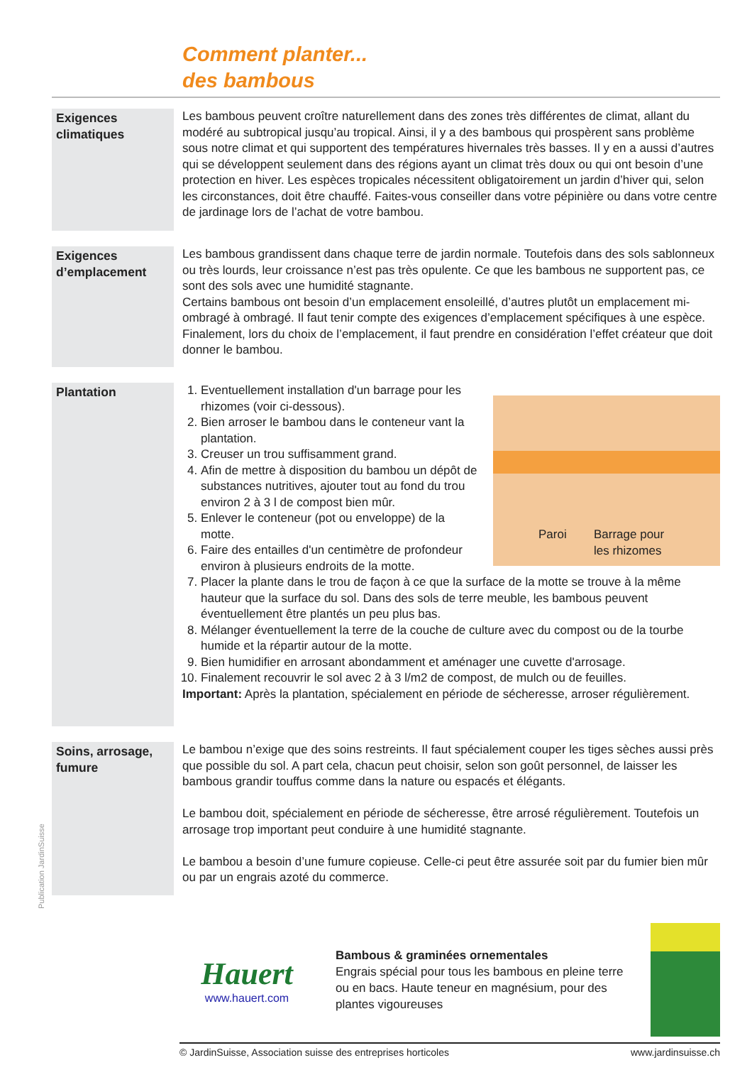Comment planter...
des bambous
Exigences climatiques
Les bambous peuvent croître naturellement dans des zones très différentes de climat, allant du modéré au subtropical jusqu’au tropical. Ainsi, il y a des bambous qui prospèrent sans problème sous notre climat et qui supportent des températures hivernales très basses. Il y en a aussi d’autres qui se développent seulement dans des régions ayant un climat très doux ou qui ont besoin d’une protection en hiver. Les espèces tropicales nécessitent obligatoirement un jardin d’hiver qui, selon les circonstances, doit être chauffé. Faites-vous conseiller dans votre pépinière ou dans votre centre de jardinage lors de l’achat de votre bambou.
Exigences d’emplacement
Les bambous grandissent dans chaque terre de jardin normale. Toutefois dans des sols sablonneux ou très lourds, leur croissance n’est pas très opulente. Ce que les bambous ne supportent pas, ce sont des sols avec une humidité stagnante.
Certains bambous ont besoin d’un emplacement ensoleillé, d’autres plutôt un emplacement mi-ombragé à ombragé. Il faut tenir compte des exigences d’emplacement spécifiques à une espèce.
Finalement, lors du choix de l’emplacement, il faut prendre en considération l’effet créateur que doit donner le bambou.
Plantation
Paroi
Barrage pour
les rhizomes
1. Eventuellement installation d'un barrage pour les rhizomes (voir ci-dessous).
2. Bien arroser le bambou dans le conteneur vant la plantation.
3. Creuser un trou suffisamment grand.
4. Afin de mettre à disposition du bambou un dépôt de substances nutritives, ajouter tout au fond du trou environ 2 à 3 l de compost bien mûr.
5. Enlever le conteneur (pot ou enveloppe) de la motte.
6. Faire des entailles d'un centimètre de profondeur environ à plusieurs endroits de la motte.
7. Placer la plante dans le trou de façon à ce que la surface de la motte se trouve à la même hauteur que la surface du sol. Dans des sols de terre meuble, les bambous peuvent éventuellement être plantés un peu plus bas.
8. Mélanger éventuellement la terre de la couche de culture avec du compost ou de la tourbe humide et la répartir autour de la motte.
9. Bien humidifier en arrosant abondamment et aménager une cuvette d'arrosage.
10. Finalement recouvrir le sol avec 2 à 3 l/m2 de compost, de mulch ou de feuilles.
Important: Après la plantation, spécialement en période de sécheresse, arroser régulièrement.
Soins, arrosage, fumure
Le bambou n’exige que des soins restreints. Il faut spécialement couper les tiges sèches aussi près que possible du sol. A part cela, chacun peut choisir, selon son goût personnel, de laisser les bambous grandir touffus comme dans la nature ou espacés et élégants.
Le bambou doit, spécialement en période de sécheresse, être arrosé régulièrement. Toutefois un arrosage trop important peut conduire à une humidité stagnante.
Le bambou a besoin d’une fumure copieuse. Celle-ci peut être assurée soit par du fumier bien mûr ou par un engrais azoté du commerce.
Publication JardinSuisse
Hauert
www.hauert.com
Bambous & graminées ornementales
Engrais spécial pour tous les bambous en pleine terre ou en bacs. Haute teneur en magnésium, pour des plantes vigoureuses
© JardinSuisse, Association suisse des entreprises horticoles www.jardinsuisse.ch